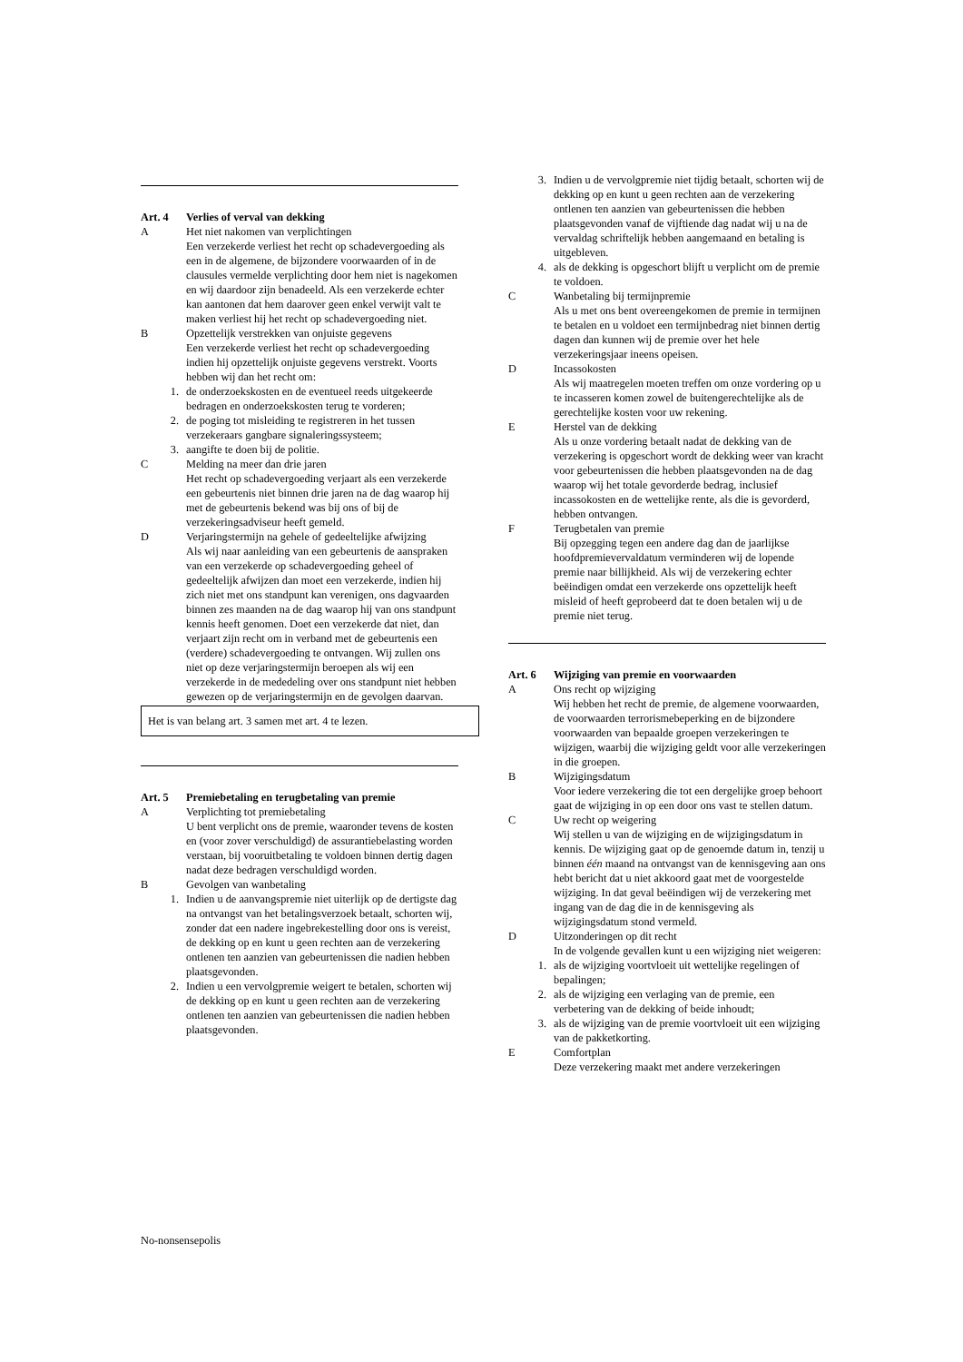Art. 4 Verlies of verval van dekking
A Het niet nakomen van verplichtingen
Een verzekerde verliest het recht op schadevergoeding als een in de algemene, de bijzondere voorwaarden of in de clausules vermelde verplichting door hem niet is nagekomen en wij daardoor zijn benadeeld. Als een verzekerde echter kan aantonen dat hem daarover geen enkel verwijt valt te maken verliest hij het recht op schadevergoeding niet.
B Opzettelijk verstrekken van onjuiste gegevens
Een verzekerde verliest het recht op schadevergoeding indien hij opzettelijk onjuiste gegevens verstrekt. Voorts hebben wij dan het recht om:
1. de onderzoekskosten en de eventueel reeds uitgekeerde bedragen en onderzoekskosten terug te vorderen;
2. de poging tot misleiding te registreren in het tussen verzekeraars gangbare signaleringssysteem;
3. aangifte te doen bij de politie.
C Melding na meer dan drie jaren
Het recht op schadevergoeding verjaart als een verzekerde een gebeurtenis niet binnen drie jaren na de dag waarop hij met de gebeurtenis bekend was bij ons of bij de verzekeringsadviseur heeft gemeld.
D Verjaringstermijn na gehele of gedeeltelijke afwijzing
Als wij naar aanleiding van een gebeurtenis de aanspraken van een verzekerde op schadevergoeding geheel of gedeeltelijk afwijzen dan moet een verzekerde, indien hij
zich niet met ons standpunt kan verenigen, ons dagvaarden binnen zes maanden na de dag waarop hij van ons standpunt kennis heeft genomen. Doet een verzekerde dat niet, dan verjaart zijn recht om in verband met de gebeurtenis een (verdere) schadevergoeding te ontvangen. Wij zullen ons niet op deze verjaringstermijn beroepen als wij een verzekerde in de mededeling over ons standpunt niet hebben gewezen op de verjaringstermijn en de gevolgen daarvan.
Het is van belang art. 3 samen met art. 4 te lezen.
Art. 5 Premiebetaling en terugbetaling van premie
A Verplichting tot premiebetaling
U bent verplicht ons de premie, waaronder tevens de kosten en (voor zover verschuldigd) de assurantiebelasting worden verstaan, bij vooruitbetaling te voldoen binnen dertig dagen nadat deze bedragen verschuldigd worden.
B Gevolgen van wanbetaling
1. Indien u de aanvangspremie niet uiterlijk op de dertigste dag na ontvangst van het betalingsverzoek betaalt, schorten wij, zonder dat een nadere ingebrekestelling door ons is vereist, de dekking op en kunt u geen rechten aan de verzekering ontlenen ten aanzien van gebeurtenissen die nadien hebben plaatsgevonden.
2. Indien u een vervolgpremie weigert te betalen, schorten wij de dekking op en kunt u geen rechten aan de verzekering ontlenen ten aanzien van gebeurtenissen die nadien hebben plaatsgevonden.
3. Indien u de vervolgpremie niet tijdig betaalt, schorten wij de dekking op en kunt u geen rechten aan de verzekering ontlenen ten aanzien van gebeurtenissen die hebben plaatsgevonden vanaf de vijftiende dag nadat wij u na de vervaldag schriftelijk hebben aangemaand en betaling is uitgebleven.
4. als de dekking is opgeschort blijft u verplicht om de premie te voldoen.
C Wanbetaling bij termijnpremie
Als u met ons bent overeengekomen de premie in termijnen te betalen en u voldoet een termijnbedrag niet binnen dertig dagen dan kunnen wij de premie over het hele verzekeringsjaar ineens opeisen.
D Incassokosten
Als wij maatregelen moeten treffen om onze vordering op u te incasseren komen zowel de buitengerechtelijke als de gerechtelijke kosten voor uw rekening.
E Herstel van de dekking
Als u onze vordering betaalt nadat de dekking van de verzekering is opgeschort wordt de dekking weer van kracht voor gebeurtenissen die hebben plaatsgevonden na de dag waarop wij het totale gevorderde bedrag, inclusief incassokosten en de wettelijke rente, als die is gevorderd, hebben ontvangen.
F Terugbetalen van premie
Bij opzegging tegen een andere dag dan de jaarlijkse hoofdpremievervaldatum verminderen wij de lopende premie naar billijkheid. Als wij de verzekering echter beëindigen omdat een verzekerde ons opzettelijk heeft misleid of heeft geprobeerd dat te doen betalen wij u de premie niet terug.
Art. 6 Wijziging van premie en voorwaarden
A Ons recht op wijziging
Wij hebben het recht de premie, de algemene voorwaarden, de voorwaarden terrorismebeperking en de bijzondere voorwaarden van bepaalde groepen verzekeringen te wijzigen, waarbij die wijziging geldt voor alle verzekeringen in die groepen.
B Wijzigingsdatum
Voor iedere verzekering die tot een dergelijke groep behoort gaat de wijziging in op een door ons vast te stellen datum.
C Uw recht op weigering
Wij stellen u van de wijziging en de wijzigingsdatum in kennis. De wijziging gaat op de genoemde datum in, tenzij u binnen één maand na ontvangst van de kennisgeving aan ons hebt bericht dat u niet akkoord gaat met de voorgestelde wijziging. In dat geval beëindigen wij de verzekering met ingang van de dag die in de kennisgeving als wijzigingsdatum stond vermeld.
D Uitzonderingen op dit recht
In de volgende gevallen kunt u een wijziging niet weigeren:
1. als de wijziging voortvloeit uit wettelijke regelingen of bepalingen;
2. als de wijziging een verlaging van de premie, een verbetering van de dekking of beide inhoudt;
3. als de wijziging van de premie voortvloeit uit een wijziging van de pakketkorting.
E Comfortplan
Deze verzekering maakt met andere verzekeringen
No-nonsensepolis